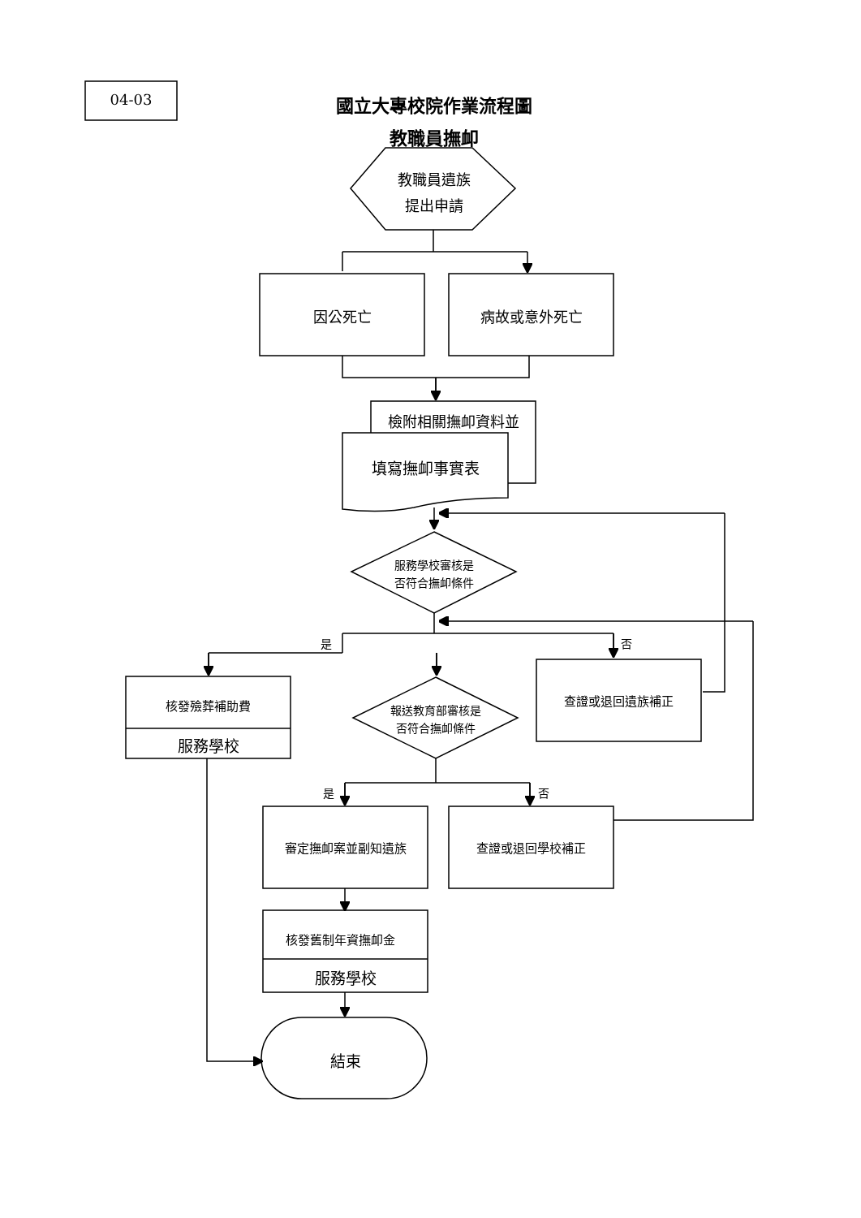04-03 國立大專校院作業流程圖
教職員撫卹
教職員遺族
提出申請
因公死亡 病故或意外死亡
檢附相關撫卹資料並
填寫撫卹事實表
服務學校審核是
否符合撫卹條件
是 否
核發殮葬補助費
服務學校
查證或退回遺族補正
報送教育部審核是
否符合撫卹條件
是 否
審定撫卹案並副知遺族 查證或退回學校補正
核發舊制年資撫卹金
服務學校
結束